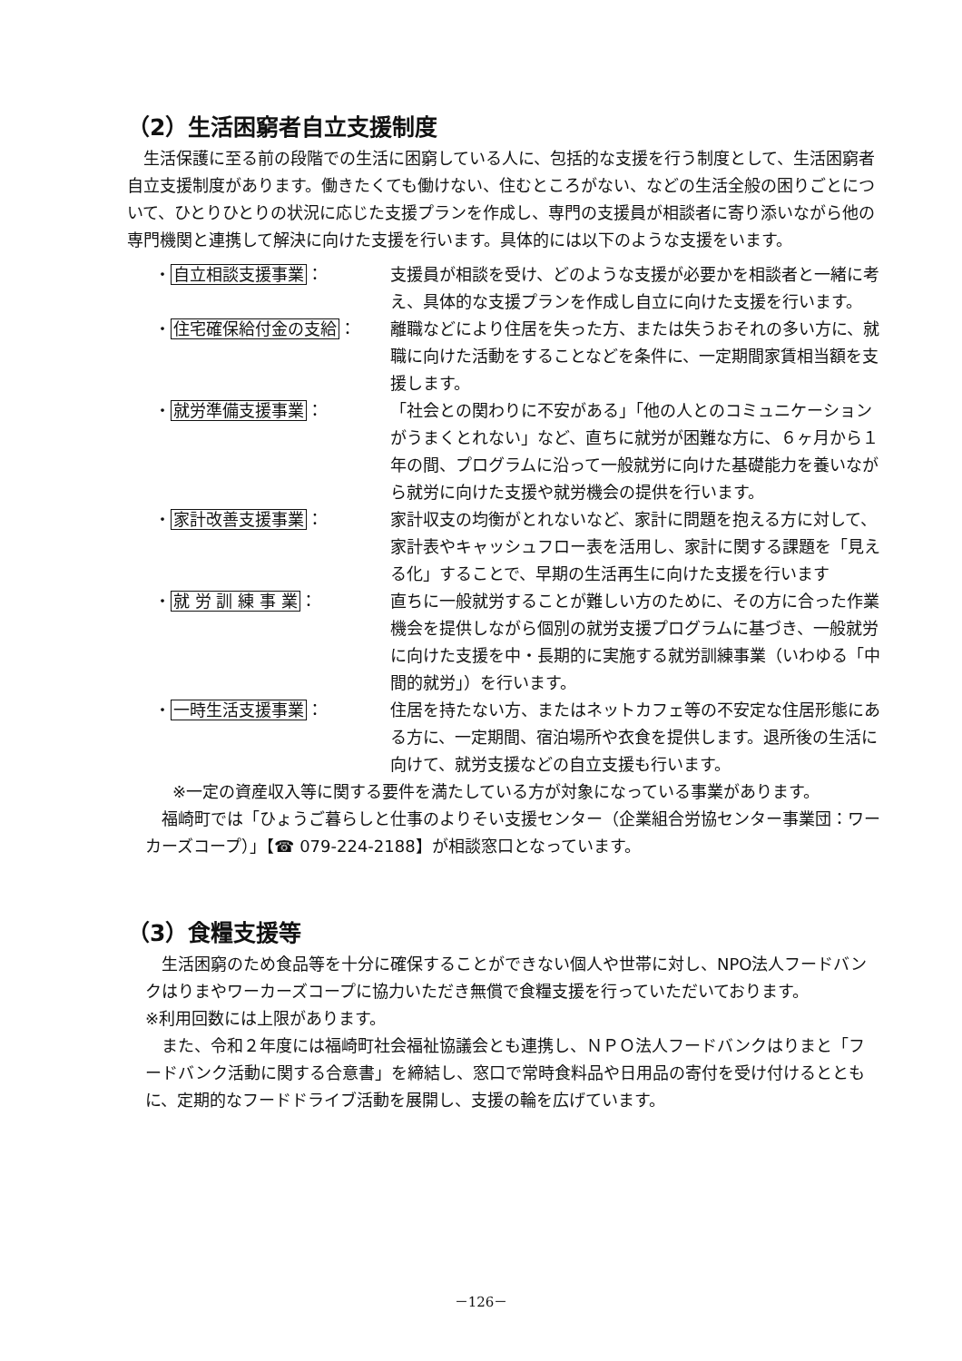（2）生活困窮者自立支援制度
生活保護に至る前の段階での生活に困窮している人に、包括的な支援を行う制度として、生活困窮者自立支援制度があります。働きたくても働けない、住むところがない、などの生活全般の困りごとについて、ひとりひとりの状況に応じた支援プランを作成し、専門の支援員が相談者に寄り添いながら他の専門機関と連携して解決に向けた支援を行います。具体的には以下のような支援をいます。
・自立相談支援事業： 支援員が相談を受け、どのような支援が必要かを相談者と一緒に考え、具体的な支援プランを作成し自立に向けた支援を行います。
・住宅確保給付金の支給： 離職などにより住居を失った方、または失うおそれの多い方に、就職に向けた活動をすることなどを条件に、一定期間家賃相当額を支援します。
・就労準備支援事業： 「社会との関わりに不安がある」「他の人とのコミュニケーションがうまくとれない」など、直ちに就労が困難な方に、６ヶ月から１年の間、プログラムに沿って一般就労に向けた基礎能力を養いながら就労に向けた支援や就労機会の提供を行います。
・家計改善支援事業： 家計収支の均衡がとれないなど、家計に問題を抱える方に対して、家計表やキャッシュフロー表を活用し、家計に関する課題を「見える化」することで、早期の生活再生に向けた支援を行います
・就 労 訓 練 事 業： 直ちに一般就労することが難しい方のために、その方に合った作業機会を提供しながら個別の就労支援プログラムに基づき、一般就労に向けた支援を中・長期的に実施する就労訓練事業（いわゆる「中間的就労」）を行います。
・一時生活支援事業： 住居を持たない方、またはネットカフェ等の不安定な住居形態にある方に、一定期間、宿泊場所や衣食を提供します。退所後の生活に向けて、就労支援などの自立支援も行います。
※一定の資産収入等に関する要件を満たしている方が対象になっている事業があります。
福崎町では「ひょうご暮らしと仕事のよりそい支援センター（企業組合労協センター事業団：ワーカーズコープ）」【☎ 079-224-2188】が相談窓口となっています。
（3）食糧支援等
生活困窮のため食品等を十分に確保することができない個人や世帯に対し、NPO法人フードバンクはりまやワーカーズコープに協力いただき無償で食糧支援を行っていただいております。
※利用回数には上限があります。
また、令和２年度には福崎町社会福祉協議会とも連携し、ＮＰＯ法人フードバンクはりまと「フードバンク活動に関する合意書」を締結し、窓口で常時食料品や日用品の寄付を受け付けるとともに、定期的なフードドライブ活動を展開し、支援の輪を広げています。
－126－